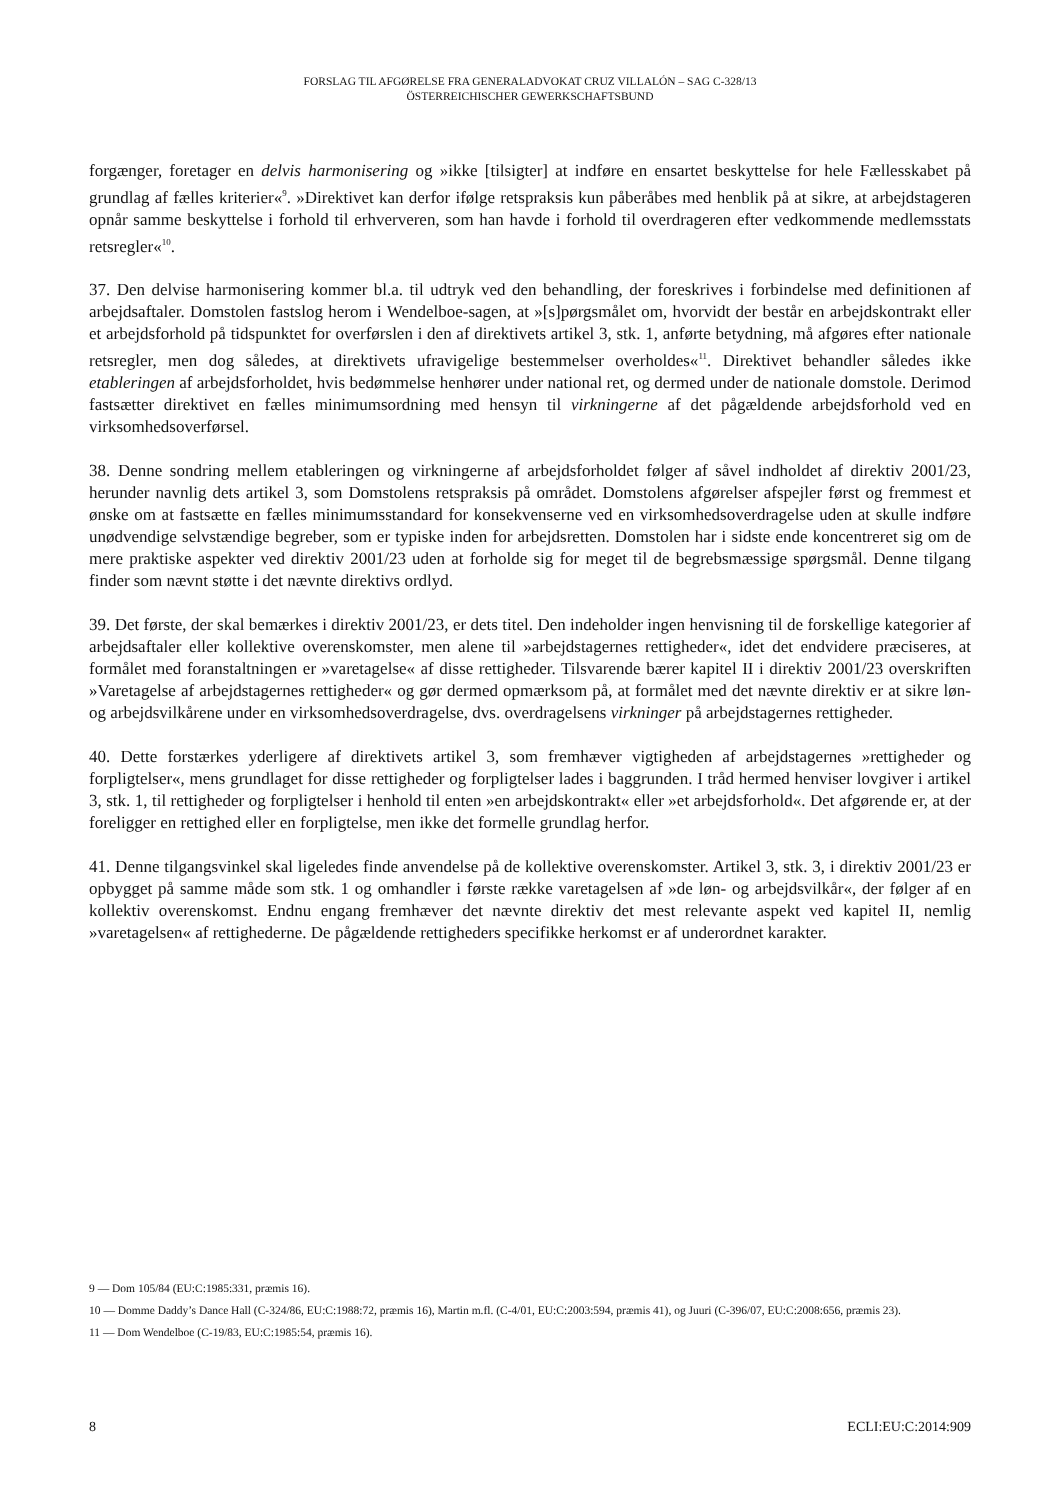FORSLAG TIL AFGØRELSE FRA GENERALADVOKAT CRUZ VILLALÓN – SAG C-328/13
ÖSTERREICHISCHER GEWERKSCHAFTSBUND
forgænger, foretager en delvis harmonisering og »ikke [tilsigter] at indføre en ensartet beskyttelse for hele Fællesskabet på grundlag af fælles kriterier«<sup>9</sup>. »Direktivet kan derfor ifølge retspraksis kun påberåbes med henblik på at sikre, at arbejdstageren opnår samme beskyttelse i forhold til erhververen, som han havde i forhold til overdrageren efter vedkommende medlemsstats retsregler«<sup>10</sup>.
37. Den delvise harmonisering kommer bl.a. til udtryk ved den behandling, der foreskrives i forbindelse med definitionen af arbejdsaftaler. Domstolen fastslog herom i Wendelboe-sagen, at »[s]pørgsmålet om, hvorvidt der består en arbejdskontrakt eller et arbejdsforhold på tidspunktet for overførslen i den af direktivets artikel 3, stk. 1, anførte betydning, må afgøres efter nationale retsregler, men dog således, at direktivets ufravigelige bestemmelser overholdes«<sup>11</sup>. Direktivet behandler således ikke etableringen af arbejdsforholdet, hvis bedømmelse henhører under national ret, og dermed under de nationale domstole. Derimod fastsætter direktivet en fælles minimumsordning med hensyn til virkningerne af det pågældende arbejdsforhold ved en virksomhedsoverførsel.
38. Denne sondring mellem etableringen og virkningerne af arbejdsforholdet følger af såvel indholdet af direktiv 2001/23, herunder navnlig dets artikel 3, som Domstolens retspraksis på området. Domstolens afgørelser afspejler først og fremmest et ønske om at fastsætte en fælles minimumsstandard for konsekvenserne ved en virksomhedsoverdragelse uden at skulle indføre unødvendige selvstændige begreber, som er typiske inden for arbejdsretten. Domstolen har i sidste ende koncentreret sig om de mere praktiske aspekter ved direktiv 2001/23 uden at forholde sig for meget til de begrebsmæssige spørgsmål. Denne tilgang finder som nævnt støtte i det nævnte direktivs ordlyd.
39. Det første, der skal bemærkes i direktiv 2001/23, er dets titel. Den indeholder ingen henvisning til de forskellige kategorier af arbejdsaftaler eller kollektive overenskomster, men alene til »arbejdstagernes rettigheder«, idet det endvidere præciseres, at formålet med foranstaltningen er »varetagelse« af disse rettigheder. Tilsvarende bærer kapitel II i direktiv 2001/23 overskriften »Varetagelse af arbejdstagernes rettigheder« og gør dermed opmærksom på, at formålet med det nævnte direktiv er at sikre løn- og arbejdsvilkårene under en virksomhedsoverdragelse, dvs. overdragelsens virkninger på arbejdstagernes rettigheder.
40. Dette forstærkes yderligere af direktivets artikel 3, som fremhæver vigtigheden af arbejdstagernes »rettigheder og forpligtelser«, mens grundlaget for disse rettigheder og forpligtelser lades i baggrunden. I tråd hermed henviser lovgiver i artikel 3, stk. 1, til rettigheder og forpligtelser i henhold til enten »en arbejdskontrakt« eller »et arbejdsforhold«. Det afgørende er, at der foreligger en rettighed eller en forpligtelse, men ikke det formelle grundlag herfor.
41. Denne tilgangsvinkel skal ligeledes finde anvendelse på de kollektive overenskomster. Artikel 3, stk. 3, i direktiv 2001/23 er opbygget på samme måde som stk. 1 og omhandler i første række varetagelsen af »de løn- og arbejdsvilkår«, der følger af en kollektiv overenskomst. Endnu engang fremhæver det nævnte direktiv det mest relevante aspekt ved kapitel II, nemlig »varetagelsen« af rettighederne. De pågældende rettigheders specifikke herkomst er af underordnet karakter.
9 — Dom 105/84 (EU:C:1985:331, præmis 16).
10 — Domme Daddy’s Dance Hall (C-324/86, EU:C:1988:72, præmis 16), Martin m.fl. (C-4/01, EU:C:2003:594, præmis 41), og Juuri (C-396/07, EU:C:2008:656, præmis 23).
11 — Dom Wendelboe (C-19/83, EU:C:1985:54, præmis 16).
8 ECLI:EU:C:2014:909